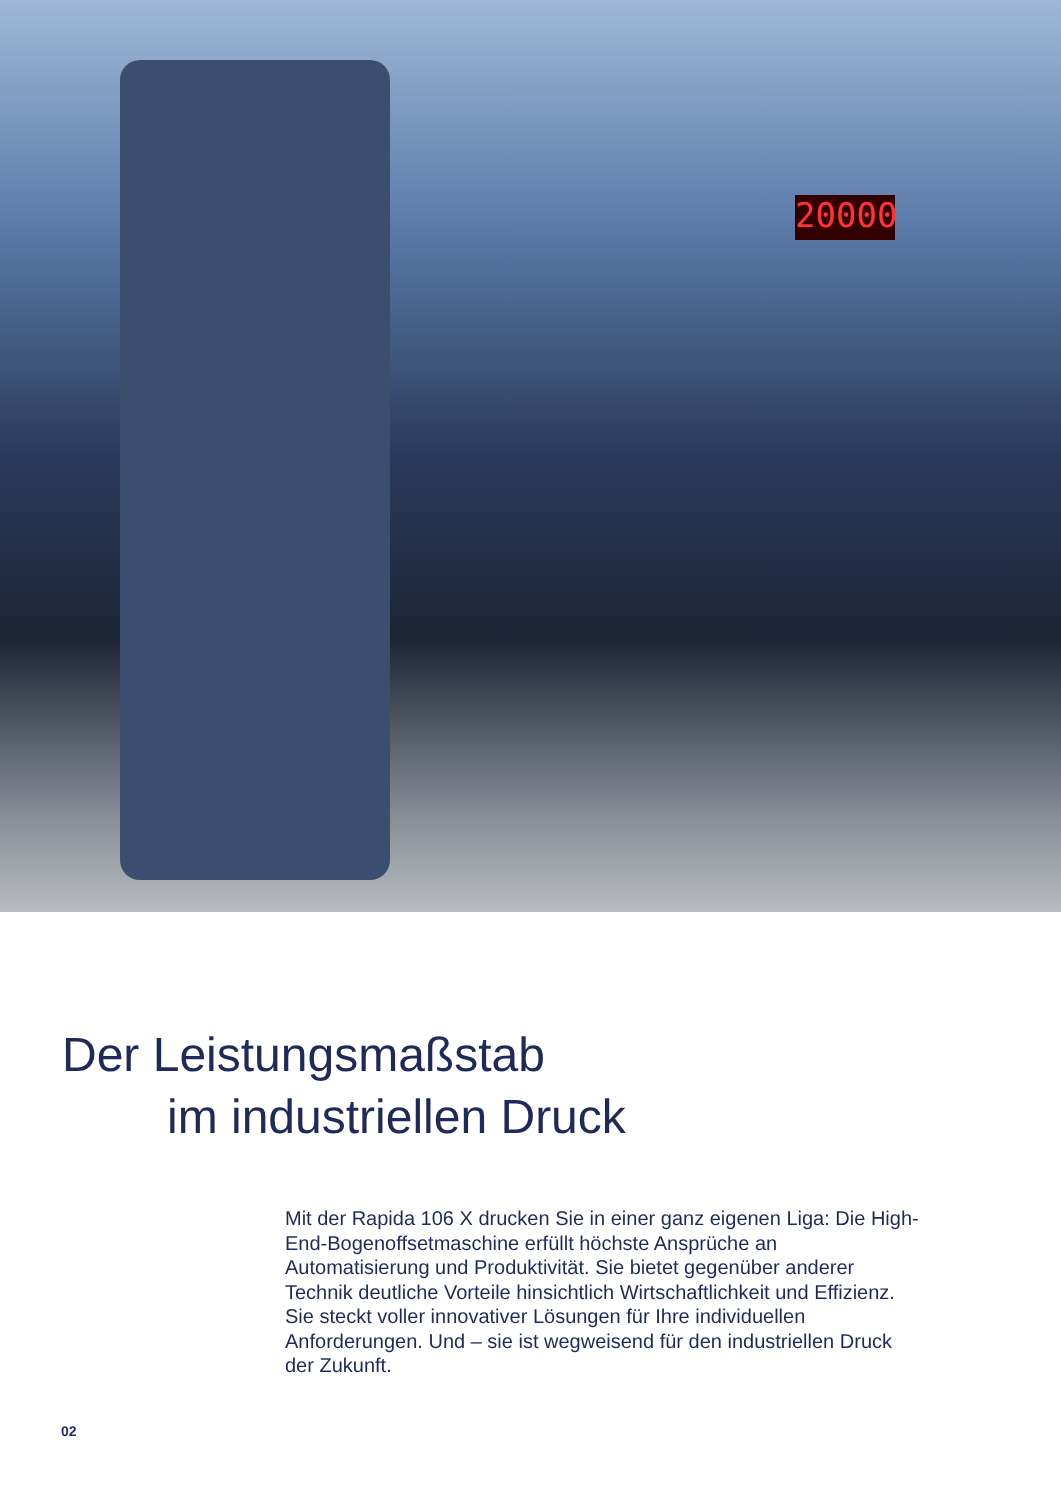20000
Der Leistungsmaßstab
im industriellen Druck
Mit der Rapida 106 X drucken Sie in einer ganz eigenen Liga: Die High-End-Bogenoffsetmaschine erfüllt höchste Ansprüche an Automatisierung und Produktivität. Sie bietet gegenüber anderer Technik deutliche Vorteile hinsichtlich Wirtschaftlichkeit und Effizienz. Sie steckt voller innovativer Lösungen für Ihre individuellen Anforderungen. Und – sie ist wegweisend für den industriellen Druck der Zukunft.
02